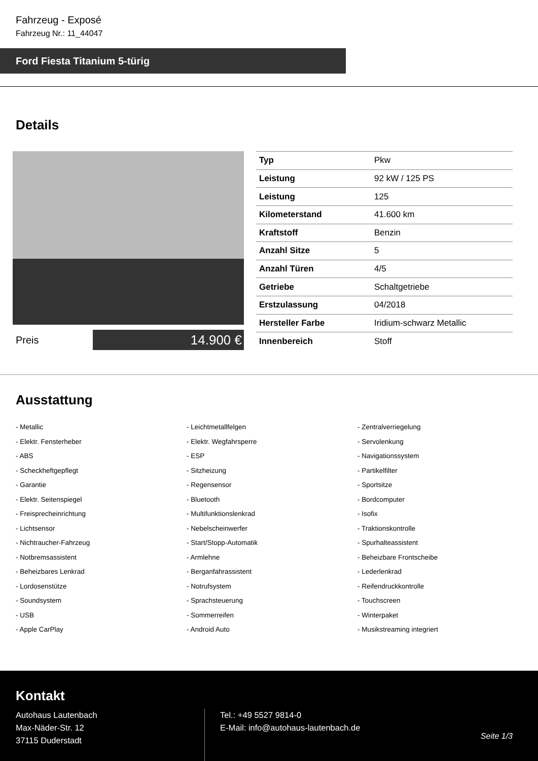Fahrzeug - Exposé
Fahrzeug Nr.: 11_44047
Ford Fiesta Titanium 5-türig
Details
Preis
14.900 €
| Typ | Pkw |
| Leistung | 92 kW / 125 PS |
| Leistung | 125 |
| Kilometerstand | 41.600 km |
| Kraftstoff | Benzin |
| Anzahl Sitze | 5 |
| Anzahl Türen | 4/5 |
| Getriebe | Schaltgetriebe |
| Erstzulassung | 04/2018 |
| Hersteller Farbe | Iridium-schwarz Metallic |
| Innenbereich | Stoff |
Ausstattung
- Metallic
- Leichtmetallfelgen
- Zentralverriegelung
- Elektr. Fensterheber
- Elektr. Wegfahrsperre
- Servolenkung
- ABS
- ESP
- Navigationssystem
- Scheckheftgepflegt
- Sitzheizung
- Partikelfilter
- Garantie
- Regensensor
- Sportsitze
- Elektr. Seitenspiegel
- Bluetooth
- Bordcomputer
- Freisprecheinrichtung
- Multifunktionslenkrad
- Isofix
- Lichtsensor
- Nebelscheinwerfer
- Traktionskontrolle
- Nichtraucher-Fahrzeug
- Start/Stopp-Automatik
- Spurhalteassistent
- Notbremsassistent
- Armlehne
- Beheizbare Frontscheibe
- Beheizbares Lenkrad
- Berganfahrassistent
- Lederlenkrad
- Lordosenstütze
- Notrufsystem
- Reifendruckkontrolle
- Soundsystem
- Sprachsteuerung
- Touchscreen
- USB
- Sommerreifen
- Winterpaket
- Apple CarPlay
- Android Auto
- Musikstreaming integriert
Kontakt
Autohaus Lautenbach
Max-Näder-Str. 12
37115 Duderstadt
Tel.: +49 5527 9814-0
E-Mail: info@autohaus-lautenbach.de
Seite 1/3